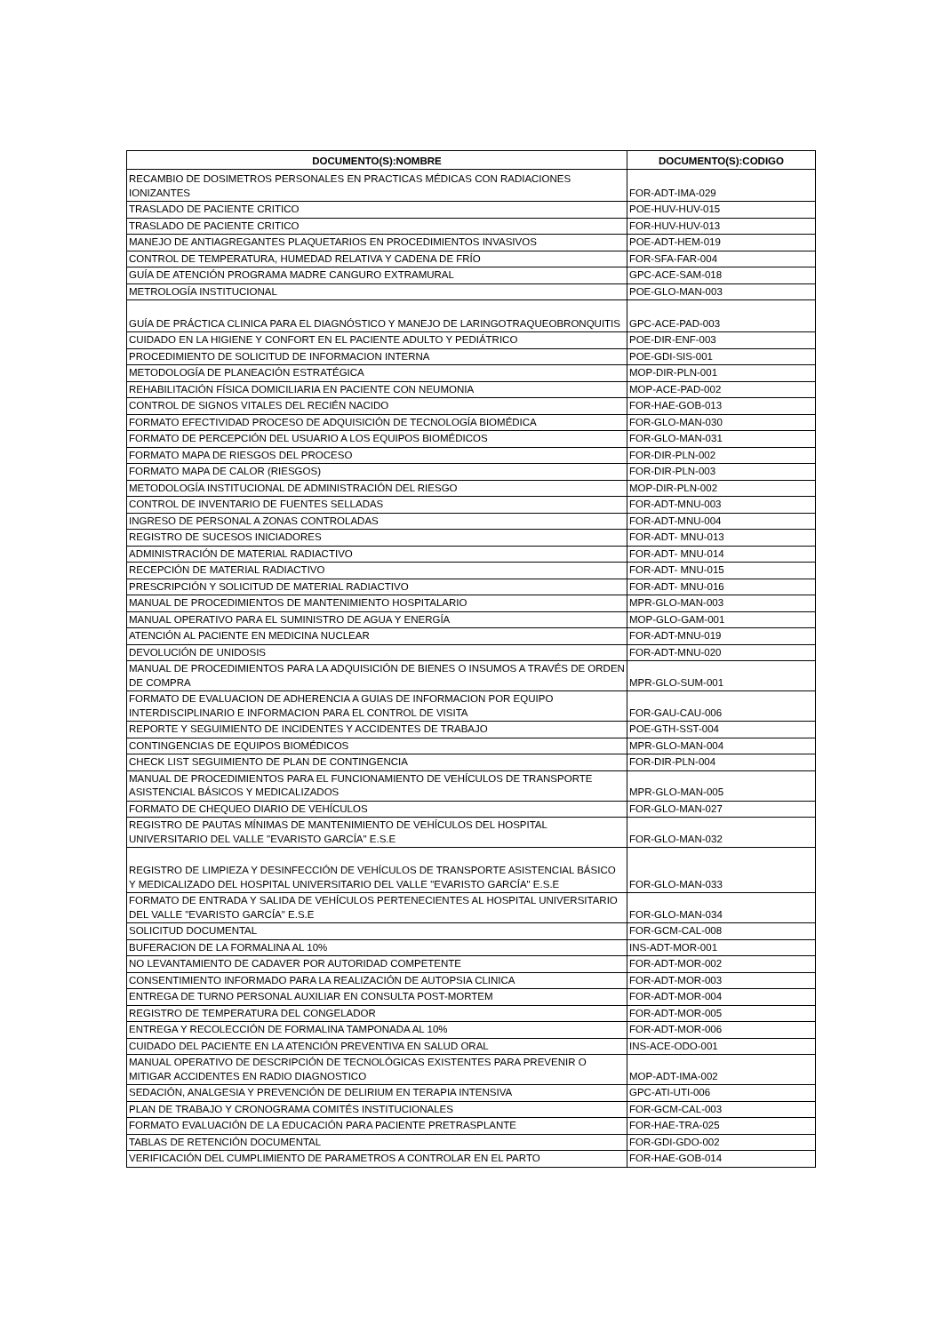| DOCUMENTO(S):NOMBRE | DOCUMENTO(S):CODIGO |
| --- | --- |
| RECAMBIO DE DOSIMETROS PERSONALES EN PRACTICAS MÉDICAS CON RADIACIONES IONIZANTES | FOR-ADT-IMA-029 |
| TRASLADO DE PACIENTE CRITICO | POE-HUV-HUV-015 |
| TRASLADO DE PACIENTE CRITICO | FOR-HUV-HUV-013 |
| MANEJO DE ANTIAGREGANTES PLAQUETARIOS EN PROCEDIMIENTOS INVASIVOS | POE-ADT-HEM-019 |
| CONTROL DE TEMPERATURA, HUMEDAD RELATIVA Y CADENA DE FRÍO | FOR-SFA-FAR-004 |
| GUÍA DE ATENCIÓN PROGRAMA MADRE CANGURO EXTRAMURAL | GPC-ACE-SAM-018 |
| METROLOGÍA INSTITUCIONAL | POE-GLO-MAN-003 |
| GUÍA DE PRÁCTICA CLINICA PARA EL DIAGNÓSTICO Y MANEJO DE LARINGOTRAQUEOBRONQUITIS | GPC-ACE-PAD-003 |
| CUIDADO EN LA HIGIENE Y CONFORT EN EL PACIENTE ADULTO Y PEDIÁTRICO | POE-DIR-ENF-003 |
| PROCEDIMIENTO DE SOLICITUD DE INFORMACION INTERNA | POE-GDI-SIS-001 |
| METODOLOGÍA DE PLANEACIÓN ESTRATÉGICA | MOP-DIR-PLN-001 |
| REHABILITACIÓN FÍSICA DOMICILIARIA EN PACIENTE CON NEUMONIA | MOP-ACE-PAD-002 |
| CONTROL DE SIGNOS VITALES DEL RECIÉN NACIDO | FOR-HAE-GOB-013 |
| FORMATO EFECTIVIDAD PROCESO DE ADQUISICIÓN DE TECNOLOGÍA BIOMÉDICA | FOR-GLO-MAN-030 |
| FORMATO DE PERCEPCIÓN DEL USUARIO A LOS EQUIPOS BIOMÉDICOS | FOR-GLO-MAN-031 |
| FORMATO MAPA DE RIESGOS DEL PROCESO | FOR-DIR-PLN-002 |
| FORMATO MAPA DE CALOR (RIESGOS) | FOR-DIR-PLN-003 |
| METODOLOGÍA INSTITUCIONAL DE ADMINISTRACIÓN DEL RIESGO | MOP-DIR-PLN-002 |
| CONTROL DE INVENTARIO DE FUENTES SELLADAS | FOR-ADT-MNU-003 |
| INGRESO DE PERSONAL A ZONAS CONTROLADAS | FOR-ADT-MNU-004 |
| REGISTRO DE SUCESOS INICIADORES | FOR-ADT- MNU-013 |
| ADMINISTRACIÓN DE MATERIAL RADIACTIVO | FOR-ADT- MNU-014 |
| RECEPCIÓN DE MATERIAL RADIACTIVO | FOR-ADT- MNU-015 |
| PRESCRIPCIÓN Y SOLICITUD DE MATERIAL RADIACTIVO | FOR-ADT- MNU-016 |
| MANUAL DE PROCEDIMIENTOS DE MANTENIMIENTO HOSPITALARIO | MPR-GLO-MAN-003 |
| MANUAL OPERATIVO PARA EL SUMINISTRO DE AGUA Y ENERGÍA | MOP-GLO-GAM-001 |
| ATENCIÓN AL PACIENTE EN MEDICINA NUCLEAR | FOR-ADT-MNU-019 |
| DEVOLUCIÓN DE UNIDOSIS | FOR-ADT-MNU-020 |
| MANUAL DE PROCEDIMIENTOS PARA LA ADQUISICIÓN DE BIENES O INSUMOS A TRAVÉS DE ORDEN DE COMPRA | MPR-GLO-SUM-001 |
| FORMATO DE EVALUACION DE ADHERENCIA A GUIAS DE INFORMACION POR EQUIPO INTERDISCIPLINARIO E INFORMACION PARA EL CONTROL DE VISITA | FOR-GAU-CAU-006 |
| REPORTE Y SEGUIMIENTO DE INCIDENTES Y ACCIDENTES DE TRABAJO | POE-GTH-SST-004 |
| CONTINGENCIAS DE EQUIPOS BIOMÉDICOS | MPR-GLO-MAN-004 |
| CHECK LIST SEGUIMIENTO DE PLAN DE CONTINGENCIA | FOR-DIR-PLN-004 |
| MANUAL DE PROCEDIMIENTOS PARA EL FUNCIONAMIENTO DE VEHÍCULOS DE TRANSPORTE ASISTENCIAL BÁSICOS Y MEDICALIZADOS | MPR-GLO-MAN-005 |
| FORMATO DE CHEQUEO DIARIO DE VEHÍCULOS | FOR-GLO-MAN-027 |
| REGISTRO DE PAUTAS MÍNIMAS DE MANTENIMIENTO DE VEHÍCULOS DEL HOSPITAL UNIVERSITARIO DEL VALLE "EVARISTO GARCÍA" E.S.E | FOR-GLO-MAN-032 |
| REGISTRO DE LIMPIEZA Y DESINFECCIÓN DE VEHÍCULOS DE TRANSPORTE ASISTENCIAL BÁSICO Y MEDICALIZADO DEL HOSPITAL UNIVERSITARIO DEL VALLE "EVARISTO GARCÍA" E.S.E | FOR-GLO-MAN-033 |
| FORMATO DE ENTRADA Y SALIDA DE VEHÍCULOS PERTENECIENTES AL HOSPITAL UNIVERSITARIO DEL VALLE "EVARISTO GARCÍA" E.S.E | FOR-GLO-MAN-034 |
| SOLICITUD DOCUMENTAL | FOR-GCM-CAL-008 |
| BUFERACION DE LA FORMALINA AL 10% | INS-ADT-MOR-001 |
| NO LEVANTAMIENTO DE CADAVER POR AUTORIDAD COMPETENTE | FOR-ADT-MOR-002 |
| CONSENTIMIENTO INFORMADO PARA LA REALIZACIÓN DE AUTOPSIA CLINICA | FOR-ADT-MOR-003 |
| ENTREGA DE TURNO PERSONAL AUXILIAR EN CONSULTA POST-MORTEM | FOR-ADT-MOR-004 |
| REGISTRO DE TEMPERATURA DEL CONGELADOR | FOR-ADT-MOR-005 |
| ENTREGA Y RECOLECCIÓN DE FORMALINA TAMPONADA AL 10% | FOR-ADT-MOR-006 |
| CUIDADO DEL PACIENTE EN LA ATENCIÓN PREVENTIVA EN SALUD ORAL | INS-ACE-ODO-001 |
| MANUAL OPERATIVO DE DESCRIPCIÓN DE TECNOLÓGICAS EXISTENTES PARA PREVENIR O MITIGAR ACCIDENTES EN RADIO DIAGNOSTICO | MOP-ADT-IMA-002 |
| SEDACIÓN, ANALGESIA Y PREVENCIÓN DE DELIRIUM EN TERAPIA INTENSIVA | GPC-ATI-UTI-006 |
| PLAN DE TRABAJO Y CRONOGRAMA COMITÉS INSTITUCIONALES | FOR-GCM-CAL-003 |
| FORMATO EVALUACIÓN DE LA EDUCACIÓN PARA PACIENTE PRETRASPLANTE | FOR-HAE-TRA-025 |
| TABLAS DE RETENCIÓN DOCUMENTAL | FOR-GDI-GDO-002 |
| VERIFICACIÓN DEL CUMPLIMIENTO DE PARAMETROS A CONTROLAR EN EL PARTO | FOR-HAE-GOB-014 |